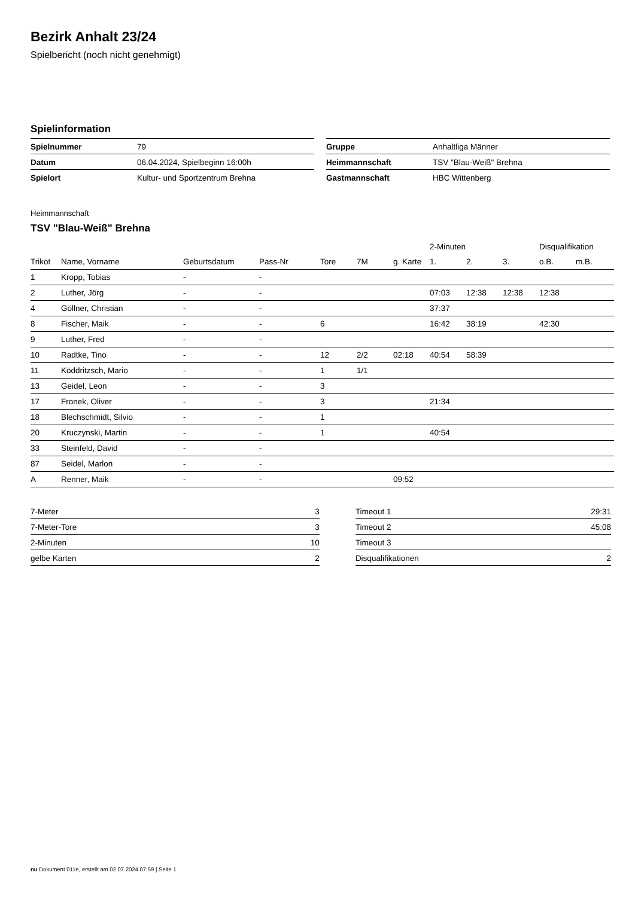Bezirk Anhalt 23/24
Spielbericht (noch nicht genehmigt)
Spielinformation
| Spielnummer | 79 |
| Datum | 06.04.2024, Spielbeginn 16:00h |
| Spielort | Kultur- und Sportzentrum Brehna |
| Gruppe | Anhaltliga Männer |
| Heimmannschaft | TSV "Blau-Weiß" Brehna |
| Gastmannschaft | HBC Wittenberg |
Heimmannschaft
TSV "Blau-Weiß" Brehna
| | | | | | | | 2-Minuten | | | Disqualifikation | |
| --- | --- | --- | --- | --- | --- | --- | --- | --- | --- | --- | --- |
| Trikot | Name, Vorname | Geburtsdatum | Pass-Nr | Tore | 7M | g. Karte | 1. | 2. | 3. | o.B. | m.B. |
| 1 | Kropp, Tobias | - | - | | | | | | | | |
| 2 | Luther, Jörg | - | - | | | | 07:03 | 12:38 | 12:38 | 12:38 | |
| 4 | Göllner, Christian | - | - | | | | 37:37 | | | | |
| 8 | Fischer, Maik | - | - | 6 | | | 16:42 | 38:19 | | 42:30 | |
| 9 | Luther, Fred | - | - | | | | | | | | |
| 10 | Radtke, Tino | - | - | 12 | 2/2 | 02:18 | 40:54 | 58:39 | | | |
| 11 | Köddritzsch, Mario | - | - | 1 | 1/1 | | | | | | |
| 13 | Geidel, Leon | - | - | 3 | | | | | | | |
| 17 | Fronek, Oliver | - | - | 3 | | | 21:34 | | | | |
| 18 | Blechschmidt, Silvio | - | - | 1 | | | | | | | |
| 20 | Kruczynski, Martin | - | - | 1 | | | 40:54 | | | | |
| 33 | Steinfeld, David | - | - | | | | | | | | |
| 87 | Seidel, Marlon | - | - | | | | | | | | |
| A | Renner, Maik | - | - | | | 09:52 | | | | | |
| 7-Meter | 3 |
| 7-Meter-Tore | 3 |
| 2-Minuten | 10 |
| gelbe Karten | 2 |
| Timeout 1 | 29:31 |
| Timeout 2 | 45:08 |
| Timeout 3 | |
| Disqualifikationen | 2 |
nu.Dokument 011e, erstellt am 02.07.2024 07:59 | Seite 1